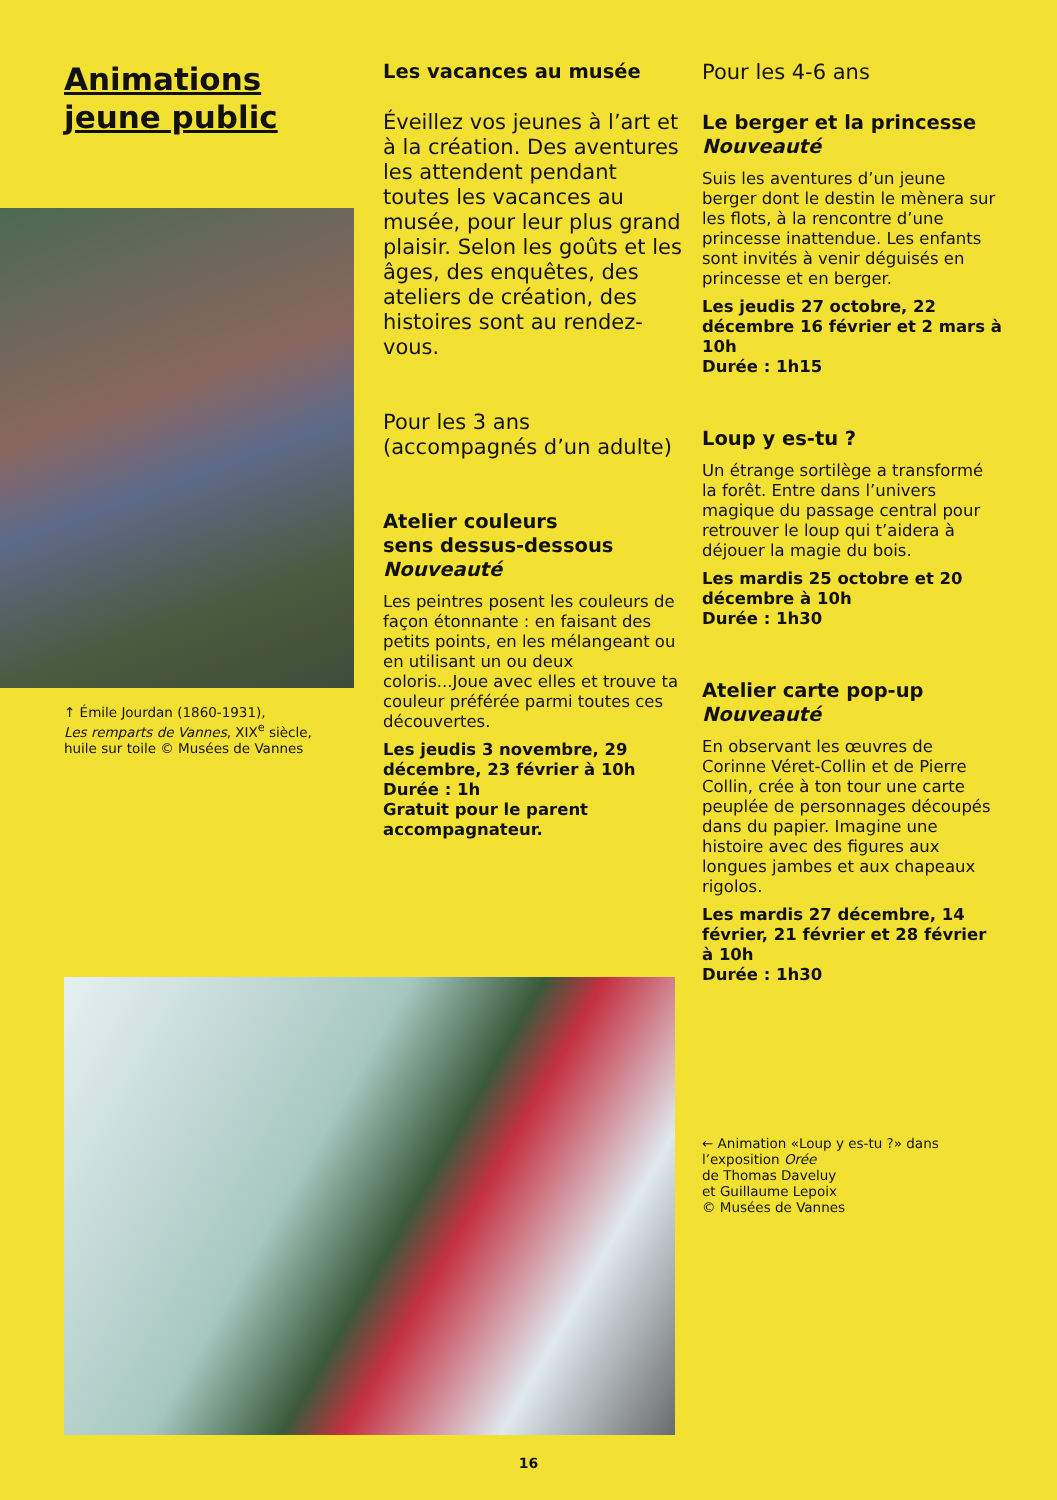Animations
jeune public
↑ Émile Jourdan (1860-1931),
Les remparts de Vannes, XIX<sup>e</sup> siècle,
huile sur toile © Musées de Vannes
Les vacances au musée
Éveillez vos jeunes à l’art et à la création. Des aventures les attendent pendant toutes les vacances au musée, pour leur plus grand plaisir. Selon les goûts et les âges, des enquêtes, des ateliers de création, des histoires sont au rendez-vous.
Pour les 3 ans (accompagnés d’un adulte)
Atelier couleurs
sens dessus-dessous
Nouveauté
Les peintres posent les couleurs de façon étonnante : en faisant des petits points, en les mélangeant ou en utilisant un ou deux coloris...Joue avec elles et trouve ta couleur préférée parmi toutes ces découvertes.
Les jeudis 3 novembre, 29 décembre, 23 février à 10h
Durée : 1h
Gratuit pour le parent accompagnateur.
Pour les 4-6 ans
Le berger et la princesse
Nouveauté
Suis les aventures d’un jeune berger dont le destin le mènera sur les flots, à la rencontre d’une princesse inattendue. Les enfants sont invités à venir déguisés en princesse et en berger.
Les jeudis 27 octobre, 22 décembre 16 février et 2 mars à 10h
Durée : 1h15
Loup y es-tu ?
Un étrange sortilège a transformé la forêt. Entre dans l’univers magique du passage central pour retrouver le loup qui t’aidera à déjouer la magie du bois.
Les mardis 25 octobre et 20 décembre à 10h
Durée : 1h30
Atelier carte pop-up
Nouveauté
En observant les œuvres de Corinne Véret-Collin et de Pierre Collin, crée à ton tour une carte peuplée de personnages découpés dans du papier. Imagine une histoire avec des figures aux longues jambes et aux chapeaux rigolos.
Les mardis 27 décembre, 14 février, 21 février et 28 février à 10h
Durée : 1h30
← Animation «Loup y es-tu ?» dans l’exposition Orée
de Thomas Daveluy
et Guillaume Lepoix
© Musées de Vannes
16